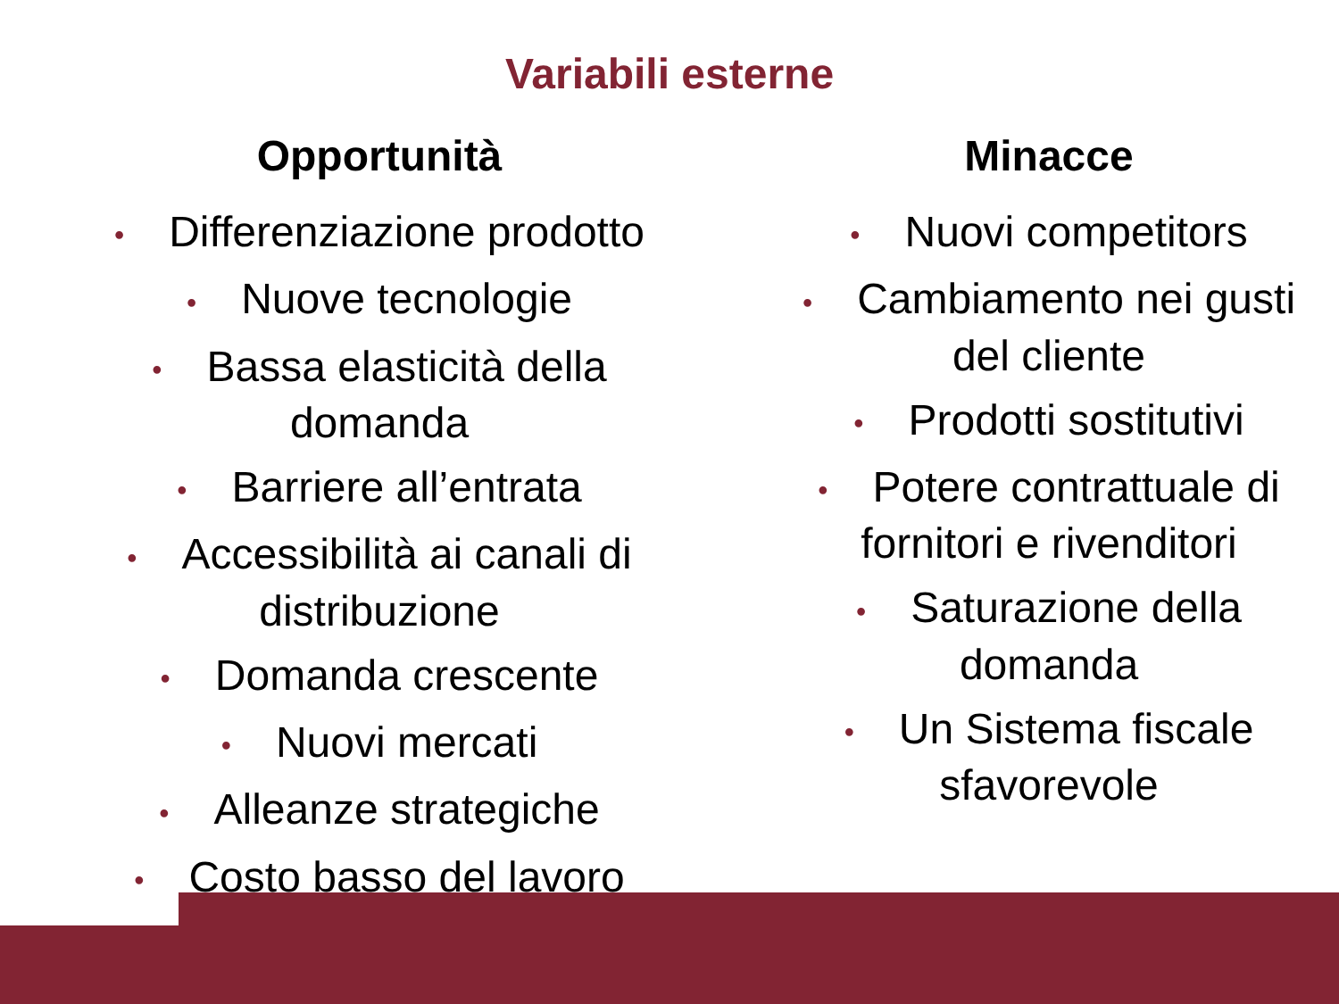Variabili esterne
Opportunità
• Differenziazione prodotto
• Nuove tecnologie
• Bassa elasticità della
domanda
• Barriere all’entrata
• Accessibilità ai canali di
distribuzione
• Domanda crescente
• Nuovi mercati
• Alleanze strategiche
• Costo basso del lavoro
Minacce
• Nuovi competitors
• Cambiamento nei gusti
del cliente
• Prodotti sostitutivi
• Potere contrattuale di
fornitori e rivenditori
• Saturazione della
domanda
• Un Sistema fiscale
sfavorevole